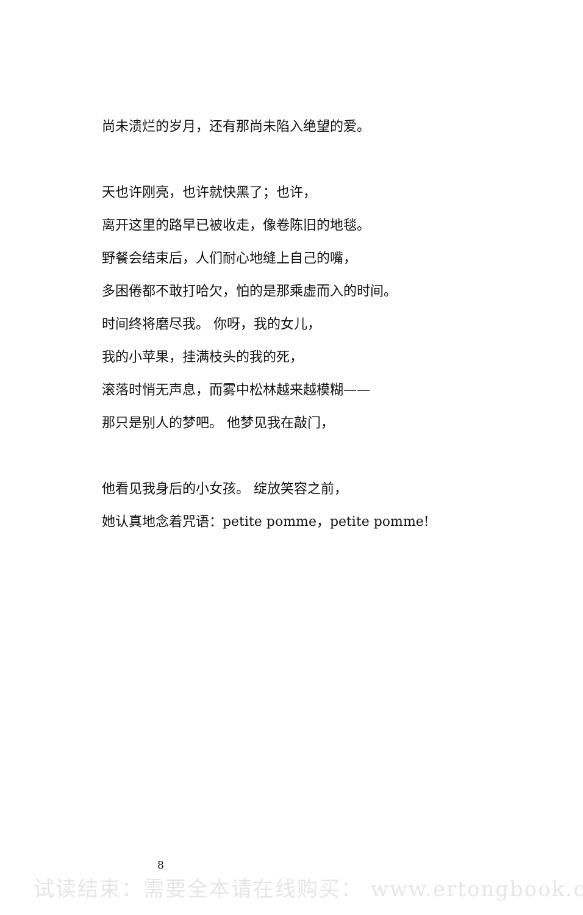尚未溃烂的岁月，还有那尚未陷入绝望的爱。
天也许刚亮，也许就快黑了；也许，
离开这里的路早已被收走，像卷陈旧的地毯。
野餐会结束后，人们耐心地缝上自己的嘴，
多困倦都不敢打哈欠，怕的是那乘虚而入的时间。
时间终将磨尽我。 你呀，我的女儿，
我的小苹果，挂满枝头的我的死，
滚落时悄无声息，而雾中松林越来越模糊——
那只是别人的梦吧。 他梦见我在敲门，
他看见我身后的小女孩。 绽放笑容之前，
她认真地念着咒语：petite pomme，petite pomme!
8
试读结束：需要全本请在线购买： www.ertongbook.c